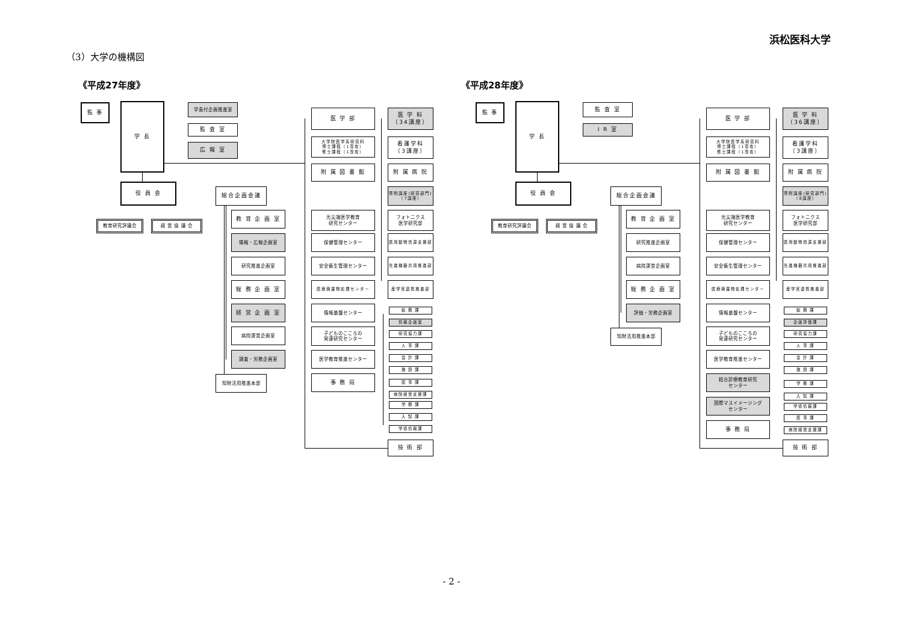浜松医科大学
（3）大学の機構図
《平成27年度》 《平成28年度》
監 事
学 長
学長付企画推進室
監 査 室
広 報 室
役 員 会
総合企画会議
教育研究評議会
経 営 協 議 会
教 育 企 画 室
情報・広報企画室
研究推進企画室
総 務 企 画 室
経 営 企 画 室
病院運営企画室
調査・労務企画室
知財活用推進本部
医 学 部
大学院医学系研究科
博士課程〔1専攻〕
修士課程〔1専攻〕
附 属 図 書 館
光尖端医学教育
研究センター
保健管理センター
安全衛生管理センター
医療廃棄物処理センター
情報基盤センター
子どものこころの
発達研究センター
医学教育推進センター
事 務 局
医 学 科
〔34講座〕
看護学科
〔3講座〕
附 属 病 院
寄附講座(研究部門)
〔7講座〕
フォトニクス
医学研究部
医用動物資源支援部
先進機器共用推進部
産学官連携推進部
総 務 課
情報企画室
研究協力課
人 事 課
会 計 課
施 設 課
医 事 課
病院経営支援課
学 務 課
入 試 課
学術情報課
技 術 部
監 事
学 長
監 査 室
I R 室
役 員 会
総合企画会議
教育研究評議会
経 営 協 議 会
教 育 企 画 室
研究推進企画室
病院運営企画室
総 務 企 画 室
評価・労務企画室
知財活用推進本部
医 学 部
大学院医学系研究科
博士課程〔1専攻〕
修士課程〔1専攻〕
附 属 図 書 館
光尖端医学教育
研究センター
保健管理センター
安全衛生管理センター
医療廃棄物処理センター
情報基盤センター
子どものこころの
発達研究センター
医学教育推進センター
総合診療教育研究
センター
国際マスイメージング
センター
事 務 局
医 学 科
〔36講座〕
看護学科
〔3講座〕
附 属 病 院
寄附講座(研究部門)
〔8講座〕
フォトニクス
医学研究部
医用動物資源支援部
先進機器共用推進部
産学官連携推進部
総 務 課
企画評価課
研究協力課
人 事 課
会 計 課
施 設 課
学 務 課
入 試 課
学術情報課
医 事 課
病院経営支援課
技 術 部
- 2 -